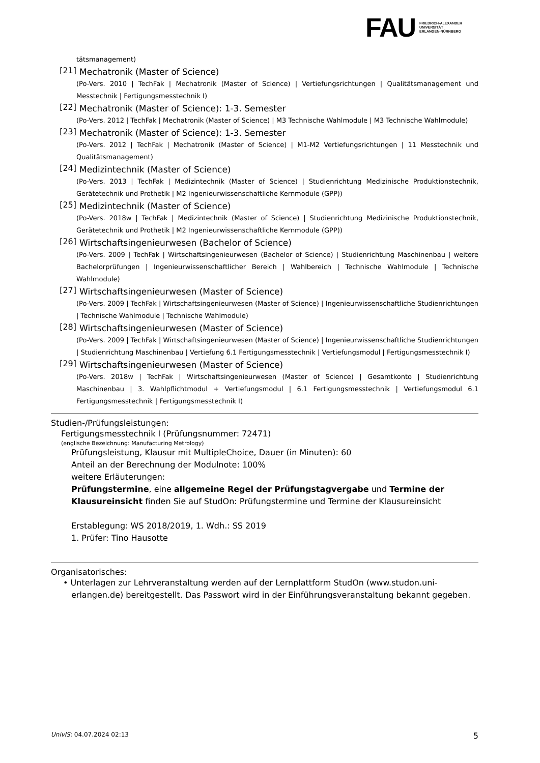FAU
FRIEDRICH-ALEXANDER
UNIVERSITÄT
ERLANGEN-NÜRNBERG
tätsmanagement)
[21] Mechatronik (Master of Science)
(Po-Vers. 2010 | TechFak | Mechatronik (Master of Science) | Vertiefungsrichtungen | Qualitätsmanagement und Messtechnik | Fertigungsmesstechnik I)
[22] Mechatronik (Master of Science): 1-3. Semester
(Po-Vers. 2012 | TechFak | Mechatronik (Master of Science) | M3 Technische Wahlmodule | M3 Technische Wahlmodule)
[23] Mechatronik (Master of Science): 1-3. Semester
(Po-Vers. 2012 | TechFak | Mechatronik (Master of Science) | M1-M2 Vertiefungsrichtungen | 11 Messtechnik und Qualitätsmanagement)
[24] Medizintechnik (Master of Science)
(Po-Vers. 2013 | TechFak | Medizintechnik (Master of Science) | Studienrichtung Medizinische Produktionstechnik, Gerätetechnik und Prothetik | M2 Ingenieurwissenschaftliche Kernmodule (GPP))
[25] Medizintechnik (Master of Science)
(Po-Vers. 2018w | TechFak | Medizintechnik (Master of Science) | Studienrichtung Medizinische Produktionstechnik, Gerätetechnik und Prothetik | M2 Ingenieurwissenschaftliche Kernmodule (GPP))
[26] Wirtschaftsingenieurwesen (Bachelor of Science)
(Po-Vers. 2009 | TechFak | Wirtschaftsingenieurwesen (Bachelor of Science) | Studienrichtung Maschinenbau | weitere Bachelorprüfungen | Ingenieurwissenschaftlicher Bereich | Wahlbereich | Technische Wahlmodule | Technische Wahlmodule)
[27] Wirtschaftsingenieurwesen (Master of Science)
(Po-Vers. 2009 | TechFak | Wirtschaftsingenieurwesen (Master of Science) | Ingenieurwissenschaftliche Studienrichtungen | Technische Wahlmodule | Technische Wahlmodule)
[28] Wirtschaftsingenieurwesen (Master of Science)
(Po-Vers. 2009 | TechFak | Wirtschaftsingenieurwesen (Master of Science) | Ingenieurwissenschaftliche Studienrichtungen | Studienrichtung Maschinenbau | Vertiefung 6.1 Fertigungsmesstechnik | Vertiefungsmodul | Fertigungsmesstechnik I)
[29] Wirtschaftsingenieurwesen (Master of Science)
(Po-Vers. 2018w | TechFak | Wirtschaftsingenieurwesen (Master of Science) | Gesamtkonto | Studienrichtung Maschinenbau | 3. Wahlpflichtmodul + Vertiefungsmodul | 6.1 Fertigungsmesstechnik | Vertiefungsmodul 6.1 Fertigungsmesstechnik | Fertigungsmesstechnik I)
Studien-/Prüfungsleistungen:
Fertigungsmesstechnik I (Prüfungsnummer: 72471)
(englische Bezeichnung: Manufacturing Metrology)
Prüfungsleistung, Klausur mit MultipleChoice, Dauer (in Minuten): 60
Anteil an der Berechnung der Modulnote: 100%
weitere Erläuterungen:
Prüfungstermine, eine allgemeine Regel der Prüfungstagvergabe und Termine der Klausureinsicht finden Sie auf StudOn: Prüfungstermine und Termine der Klausureinsicht
Erstablegung: WS 2018/2019, 1. Wdh.: SS 2019
1. Prüfer: Tino Hausotte
Organisatorisches:
• Unterlagen zur Lehrveranstaltung werden auf der Lernplattform StudOn (www.studon.uni-erlangen.de) bereitgestellt. Das Passwort wird in der Einführungsveranstaltung bekannt gegeben.
UnivIS: 04.07.2024 02:13 5